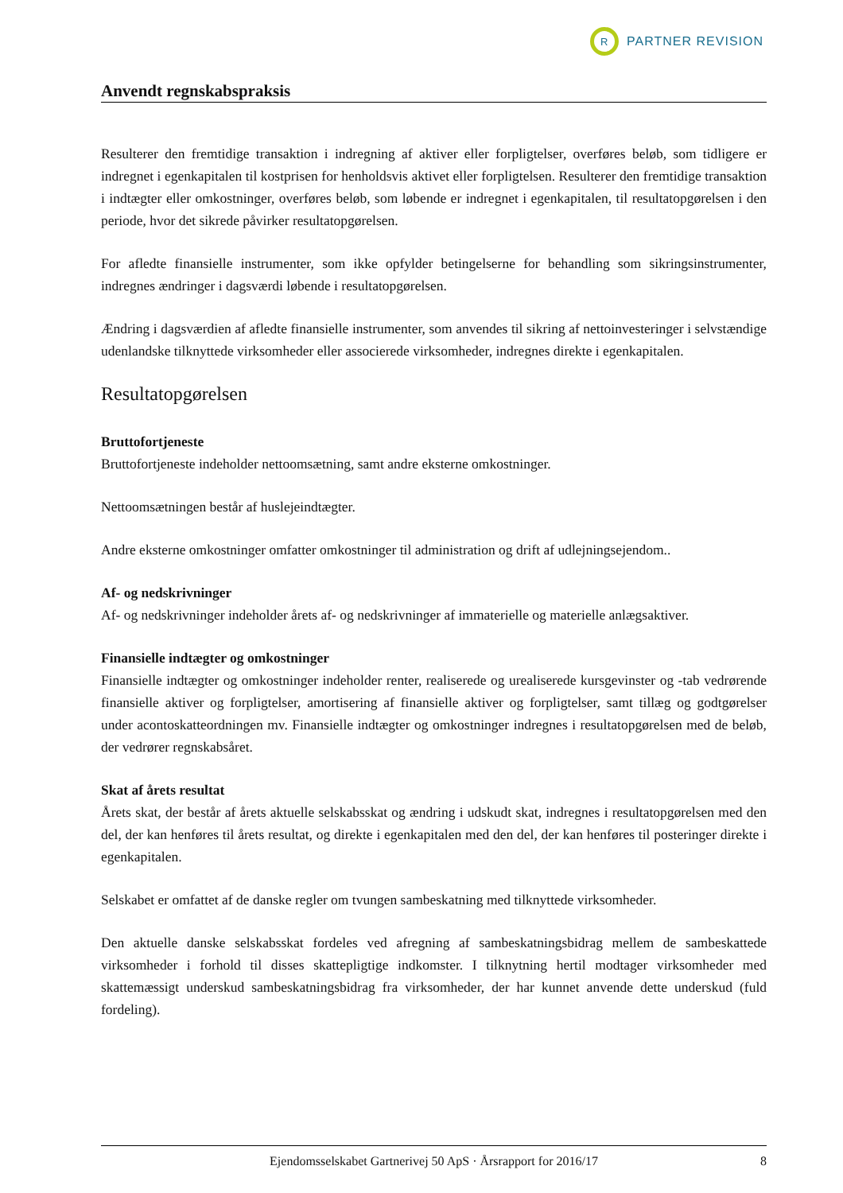R
PARTNER REVISION
Anvendt regnskabspraksis
Resulterer den fremtidige transaktion i indregning af aktiver eller forpligtelser, overføres beløb, som tidligere er indregnet i egenkapitalen til kostprisen for henholdsvis aktivet eller forpligtelsen. Resulterer den fremtidige transaktion i indtægter eller omkostninger, overføres beløb, som løbende er indregnet i egenkapitalen, til resultatopgørelsen i den periode, hvor det sikrede påvirker resultatopgørelsen.
For afledte finansielle instrumenter, som ikke opfylder betingelserne for behandling som sikringsinstrumenter, indregnes ændringer i dagsværdi løbende i resultatopgørelsen.
Ændring i dagsværdien af afledte finansielle instrumenter, som anvendes til sikring af nettoinvesteringer i selvstændige udenlandske tilknyttede virksomheder eller associerede virksomheder, indregnes direkte i egenkapitalen.
Resultatopgørelsen
Bruttofortjeneste
Bruttofortjeneste indeholder nettoomsætning, samt andre eksterne omkostninger.
Nettoomsætningen består af huslejeindtægter.
Andre eksterne omkostninger omfatter omkostninger til administration og drift af udlejningsejendom..
Af- og nedskrivninger
Af- og nedskrivninger indeholder årets af- og nedskrivninger af immaterielle og materielle anlægsaktiver.
Finansielle indtægter og omkostninger
Finansielle indtægter og omkostninger indeholder renter, realiserede og urealiserede kursgevinster og -tab vedrørende finansielle aktiver og forpligtelser, amortisering af finansielle aktiver og forpligtelser, samt tillæg og godtgørelser under acontoskatteordningen mv. Finansielle indtægter og omkostninger indregnes i resultatopgørelsen med de beløb, der vedrører regnskabsåret.
Skat af årets resultat
Årets skat, der består af årets aktuelle selskabsskat og ændring i udskudt skat, indregnes i resultatopgørelsen med den del, der kan henføres til årets resultat, og direkte i egenkapitalen med den del, der kan henføres til posteringer direkte i egenkapitalen.
Selskabet er omfattet af de danske regler om tvungen sambeskatning med tilknyttede virksomheder.
Den aktuelle danske selskabsskat fordeles ved afregning af sambeskatningsbidrag mellem de sambeskattede virksomheder i forhold til disses skattepligtige indkomster. I tilknytning hertil modtager virksomheder med skattemæssigt underskud sambeskatningsbidrag fra virksomheder, der har kunnet anvende dette underskud (fuld fordeling).
Ejendomsselskabet Gartnerivej 50 ApS · Årsrapport for 2016/17 8